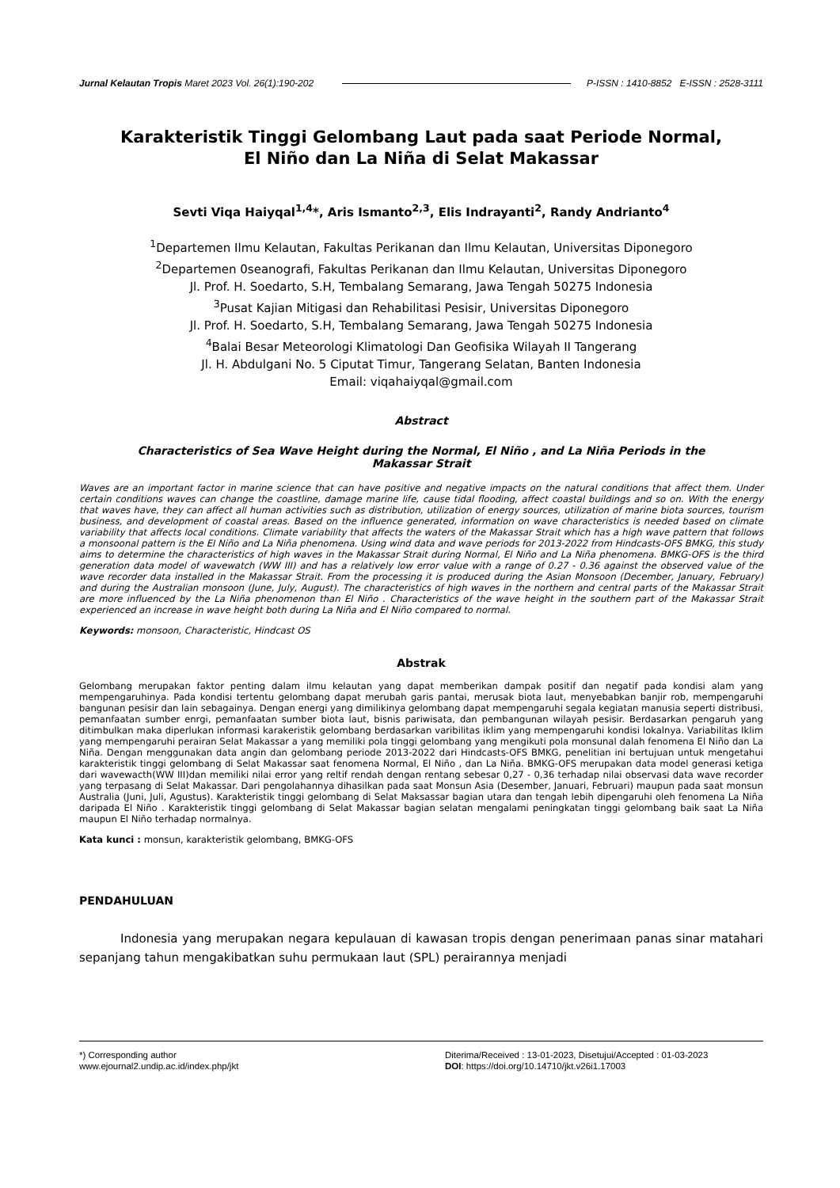Jurnal Kelautan Tropis Maret 2023 Vol. 26(1):190-202 P-ISSN : 1410-8852 E-ISSN : 2528-3111
Karakteristik Tinggi Gelombang Laut pada saat Periode Normal,
El Niño dan La Niña di Selat Makassar
Sevti Viqa Haiyqal<sup>1,4</sup>*, Aris Ismanto<sup>2,3</sup>, Elis Indrayanti<sup>2</sup>, Randy Andrianto<sup>4</sup>
<sup>1</sup> Departemen Ilmu Kelautan, Fakultas Perikanan dan Ilmu Kelautan, Universitas Diponegoro
<sup>2</sup> Departemen 0seanografi, Fakultas Perikanan dan Ilmu Kelautan, Universitas Diponegoro
Jl. Prof. H. Soedarto, S.H, Tembalang Semarang, Jawa Tengah 50275 Indonesia
<sup>3</sup> Pusat Kajian Mitigasi dan Rehabilitasi Pesisir, Universitas Diponegoro
Jl. Prof. H. Soedarto, S.H, Tembalang Semarang, Jawa Tengah 50275 Indonesia
<sup>4</sup> Balai Besar Meteorologi Klimatologi Dan Geofisika Wilayah II Tangerang
Jl. H. Abdulgani No. 5 Ciputat Timur, Tangerang Selatan, Banten Indonesia
Email: viqahaiyqal@gmail.com
Abstract
Characteristics of Sea Wave Height during the Normal, El Niño , and La Niña Periods in the
Makassar Strait
Waves are an important factor in marine science that can have positive and negative impacts on the natural conditions that affect them. Under certain conditions waves can change the coastline, damage marine life, cause tidal flooding, affect coastal buildings and so on. With the energy that waves have, they can affect all human activities such as distribution, utilization of energy sources, utilization of marine biota sources, tourism business, and development of coastal areas. Based on the influence generated, information on wave characteristics is needed based on climate variability that affects local conditions. Climate variability that affects the waters of the Makassar Strait which has a high wave pattern that follows a monsoonal pattern is the El Niño and La Niña phenomena. Using wind data and wave periods for 2013-2022 from Hindcasts-OFS BMKG, this study aims to determine the characteristics of high waves in the Makassar Strait during Normal, El Niño and La Niña phenomena. BMKG-OFS is the third generation data model of wavewatch (WW III) and has a relatively low error value with a range of 0.27 - 0.36 against the observed value of the wave recorder data installed in the Makassar Strait. From the processing it is produced during the Asian Monsoon (December, January, February) and during the Australian monsoon (June, July, August). The characteristics of high waves in the northern and central parts of the Makassar Strait are more influenced by the La Niña phenomenon than El Niño . Characteristics of the wave height in the southern part of the Makassar Strait experienced an increase in wave height both during La Niña and El Niño compared to normal.
Keywords: monsoon, Characteristic, Hindcast OS
Abstrak
Gelombang merupakan faktor penting dalam ilmu kelautan yang dapat memberikan dampak positif dan negatif pada kondisi alam yang mempengaruhinya. Pada kondisi tertentu gelombang dapat merubah garis pantai, merusak biota laut, menyebabkan banjir rob, mempengaruhi bangunan pesisir dan lain sebagainya. Dengan energi yang dimilikinya gelombang dapat mempengaruhi segala kegiatan manusia seperti distribusi, pemanfaatan sumber enrgi, pemanfaatan sumber biota laut, bisnis pariwisata, dan pembangunan wilayah pesisir. Berdasarkan pengaruh yang ditimbulkan maka diperlukan informasi karakeristik gelombang berdasarkan varibilitas iklim yang mempengaruhi kondisi lokalnya. Variabilitas Iklim yang mempengaruhi perairan Selat Makassar a yang memiliki pola tinggi gelombang yang mengikuti pola monsunal dalah fenomena El Niño dan La Niña. Dengan menggunakan data angin dan gelombang periode 2013-2022 dari Hindcasts-OFS BMKG, penelitian ini bertujuan untuk mengetahui karakteristik tinggi gelombang di Selat Makassar saat fenomena Normal, El Niño , dan La Niña. BMKG-OFS merupakan data model generasi ketiga dari wavewacth(WW III)dan memiliki nilai error yang reltif rendah dengan rentang sebesar 0,27 - 0,36 terhadap nilai observasi data wave recorder yang terpasang di Selat Makassar. Dari pengolahannya dihasilkan pada saat Monsun Asia (Desember, Januari, Februari) maupun pada saat monsun Australia (Juni, Juli, Agustus). Karakteristik tinggi gelombang di Selat Maksassar bagian utara dan tengah lebih dipengaruhi oleh fenomena La Niña daripada El Niño . Karakteristik tinggi gelombang di Selat Makassar bagian selatan mengalami peningkatan tinggi gelombang baik saat La Niña maupun El Niño terhadap normalnya.
Kata kunci : monsun, karakteristik gelombang, BMKG-OFS
PENDAHULUAN
Indonesia yang merupakan negara kepulauan di kawasan tropis dengan penerimaan panas sinar matahari sepanjang tahun mengakibatkan suhu permukaan laut (SPL) perairannya menjadi
*) Corresponding author
www.ejournal2.undip.ac.id/index.php/jkt
Diterima/Received : 13-01-2023, Disetujui/Accepted : 01-03-2023
DOI: https://doi.org/10.14710/jkt.v26i1.17003